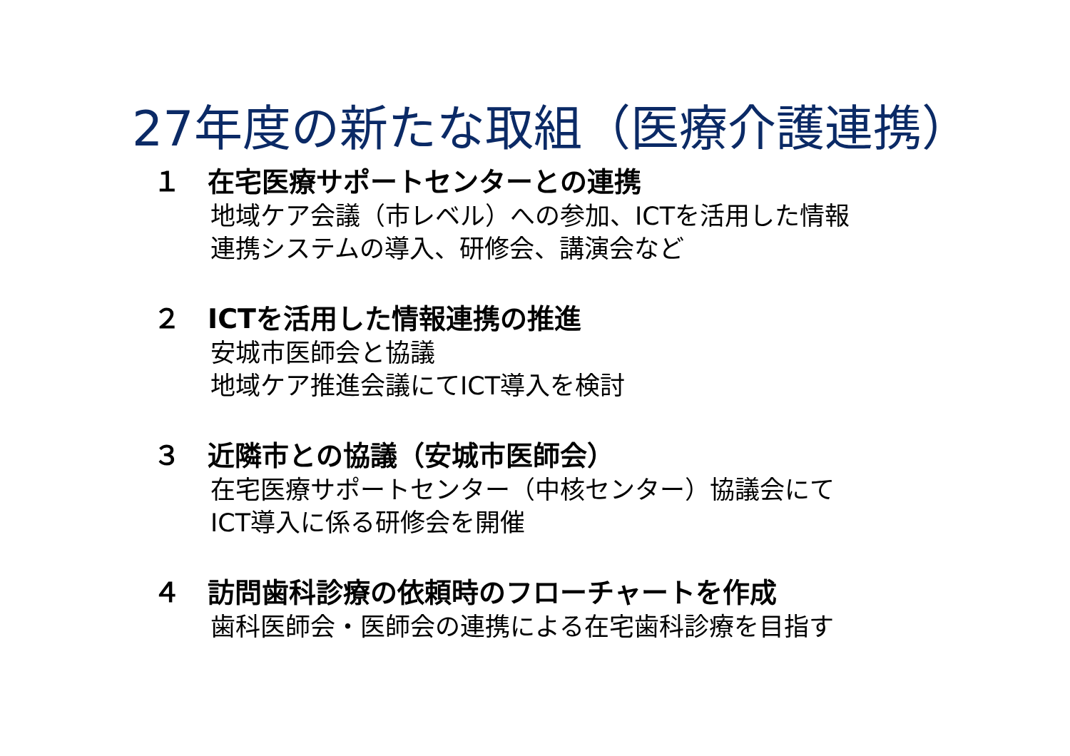27年度の新たな取組（医療介護連携）
１　在宅医療サポートセンターとの連携
地域ケア会議（市レベル）への参加、ICTを活用した情報
連携システムの導入、研修会、講演会など
２　ICTを活用した情報連携の推進
安城市医師会と協議
地域ケア推進会議にてICT導入を検討
３　近隣市との協議（安城市医師会）
在宅医療サポートセンター（中核センター）協議会にて
ICT導入に係る研修会を開催
４　訪問歯科診療の依頼時のフローチャートを作成
歯科医師会・医師会の連携による在宅歯科診療を目指す